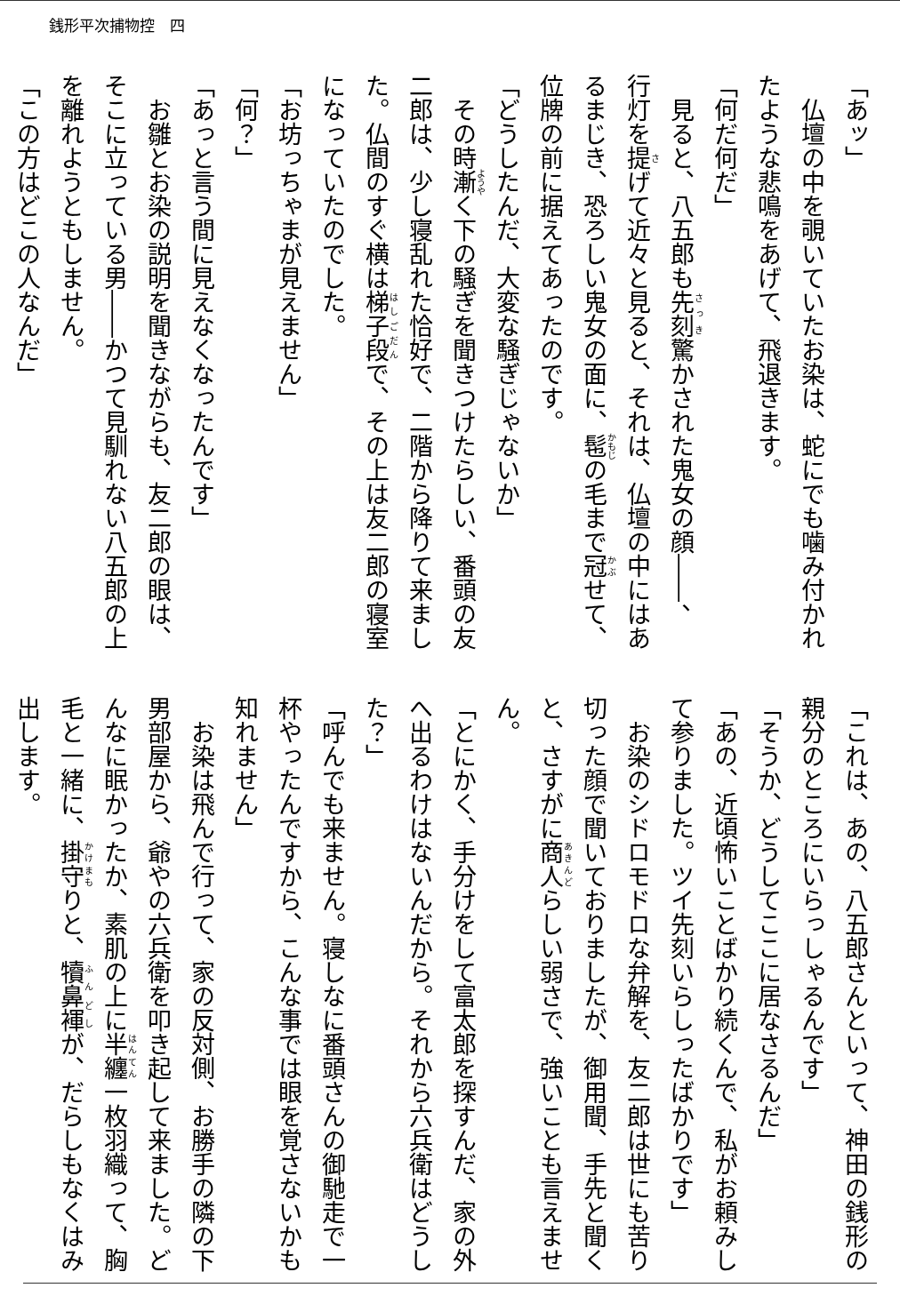銭形平次捕物控　四
「あッ」
仏壇の中を覗いていたお染は、蛇にでも噛み付かれたような悲鳴をあげて、飛退きます。
「何だ何だ」
見ると、八五郎も先刻驚かされた鬼女の顔――、行灯を提げて近々と見ると、それは、仏壇の中にはあるまじき、恐ろしい鬼女の面に、髢の毛まで冠せて、位牌の前に据えてあったのです。
「どうしたんだ、大変な騒ぎじゃないか」
その時漸く下の騒ぎを聞きつけたらしい、番頭の友二郎は、少し寝乱れた恰好で、二階から降りて来ました。仏間のすぐ横は梯子段で、その上は友二郎の寝室になっていたのでした。
「お坊っちゃまが見えません」
「何？」
「あっと言う間に見えなくなったんです」
お雛とお染の説明を聞きながらも、友二郎の眼は、そこに立っている男――かつて見馴れない八五郎の上を離れようともしません。
「この方はどこの人なんだ」
「これは、あの、八五郎さんといって、神田の銭形の親分のところにいらっしゃるんです」
「そうか、どうしてここに居なさるんだ」
「あの、近頃怖いことばかり続くんで、私がお頼みして参りました。ツイ先刻いらしったばかりです」
お染のシドロモドロな弁解を、友二郎は世にも苦り切った顔で聞いておりましたが、御用聞、手先と聞くと、さすがに商人らしい弱さで、強いことも言えません。
「とにかく、手分けをして富太郎を探すんだ、家の外へ出るわけはないんだから。それから六兵衛はどうした？」
「呼んでも来ません。寝しなに番頭さんの御馳走で一杯やったんですから、こんな事では眼を覚さないかも知れません」
お染は飛んで行って、家の反対側、お勝手の隣の下男部屋から、爺やの六兵衛を叩き起して来ました。どんなに眠かったか、素肌の上に半纏一枚羽織って、胸毛と一緒に、掛守りと、犢鼻褌が、だらしもなくはみ出します。